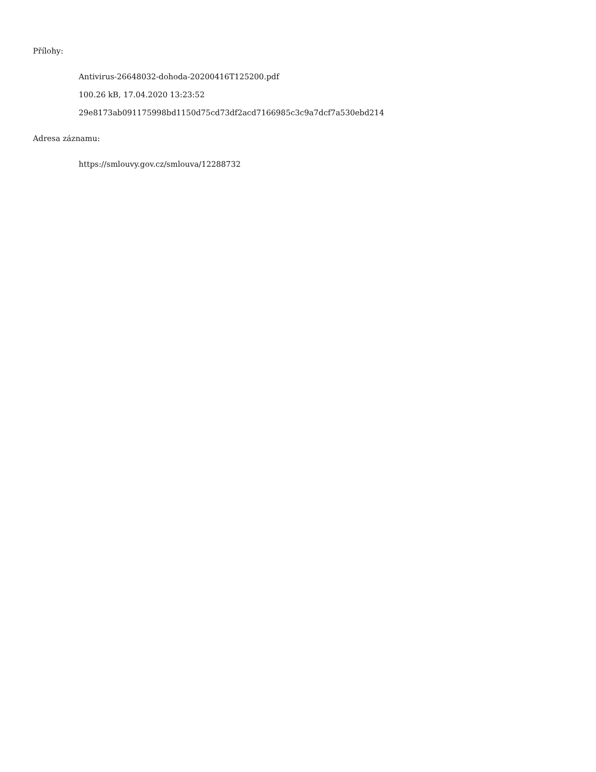Přílohy:
Antivirus-26648032-dohoda-20200416T125200.pdf
100.26 kB, 17.04.2020 13:23:52
29e8173ab091175998bd1150d75cd73df2acd7166985c3c9a7dcf7a530ebd214
Adresa záznamu:
https://smlouvy.gov.cz/smlouva/12288732